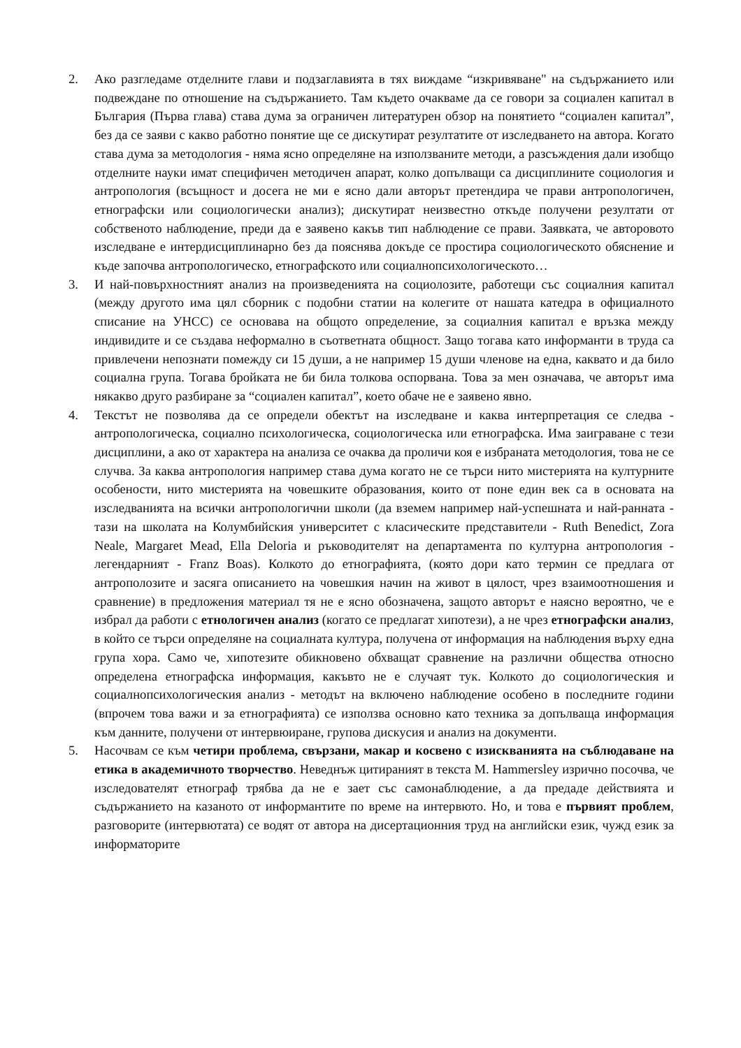2. Ако разгледаме отделните глави и подзаглавията в тях виждаме “изкривяване" на съдържанието или подвеждане по отношение на съдържанието. Там където очакваме да се говори за социален капитал в България (Първа глава) става дума за ограничен литературен обзор на понятието “социален капитал”, без да се заяви с какво работно понятие ще се дискутират резултатите от изследването на автора. Когато става дума за методология - няма ясно определяне на използваните методи, а разсъждения дали изобщо отделните науки имат специфичен методичен апарат, колко допълващи са дисциплините социология и антропология (всъщност и досега не ми е ясно дали авторът претендира че прави антропологичен, етнографски или социологически анализ); дискутират неизвестно откъде получени резултати от собственото наблюдение, преди да е заявено какъв тип наблюдение се прави. Заявката, че авторовото изследване е интердисциплинарно без да пояснява докъде се простира социологическото обяснение и къде започва антропологическо, етнографското или социалнопсихологическото…
3. И най-повърхностният анализ на произведенията на социолозите, работещи със социалния капитал (между другото има цял сборник с подобни статии на колегите от нашата катедра в официалното списание на УНСС) се основава на общото определение, за социалния капитал е връзка между индивидите и се създава неформално в съответната общност. Защо тогава като информанти в труда са привлечени непознати помежду си 15 души, а не например 15 души членове на една, каквато и да било социална група. Тогава бройката не би била толкова оспорвана. Това за мен означава, че авторът има някакво друго разбиране за “социален капитал”, което обаче не е заявено явно.
4. Текстът не позволява да се определи обектът на изследване и каква интерпретация се следва - антропологическа, социално психологическа, социологическа или етнографска. Има заиграване с тези дисциплини, а ако от характера на анализа се очаква да проличи коя е избраната методология, това не се случва. За каква антропология например става дума когато не се търси нито мистерията на културните особености, нито мистерията на човешките образования, които от поне един век са в основата на изследванията на всички антропологични школи (да вземем например най-успешната и най-ранната - тази на школата на Колумбийския университет с класическите представители - Ruth Benedict, Zora Neale, Margaret Mead, Ella Deloria и ръководителят на департамента по културна антропология - легендарният - Franz Boas). Колкото до етнографията, (която дори като термин се предлага от антрополозите и засяга описанието на човешкия начин на живот в цялост, чрез взаимоотношения и сравнение) в предложения материал тя не е ясно обозначена, защото авторът е наясно вероятно, че е избрал да работи с етнологичен анализ (когато се предлагат хипотези), а не чрез етнографски анализ, в който се търси определяне на социалната култура, получена от информация на наблюдения върху една група хора. Само че, хипотезите обикновено обхващат сравнение на различни общества относно определена етнографска информация, какъвто не е случаят тук. Колкото до социологическия и социалнопсихологическия анализ - методът на включено наблюдение особено в последните години (впрочем това важи и за етнографията) се използва основно като техника за допълваща информация към данните, получени от интервюиране, групова дискусия и анализ на документи.
5. Насочвам се към четири проблема, свързани, макар и косвено с изискванията на съблюдаване на етика в академичното творчество. Неведнъж цитираният в текста M. Hammersley изрично посочва, че изследователят етнограф трябва да не е зает със самонаблюдение, а да предаде действията и съдържанието на казаното от информантите по време на интервюто. Но, и това е първият проблем, разговорите (интервютата) се водят от автора на дисертационния труд на английски език, чужд език за информаторите